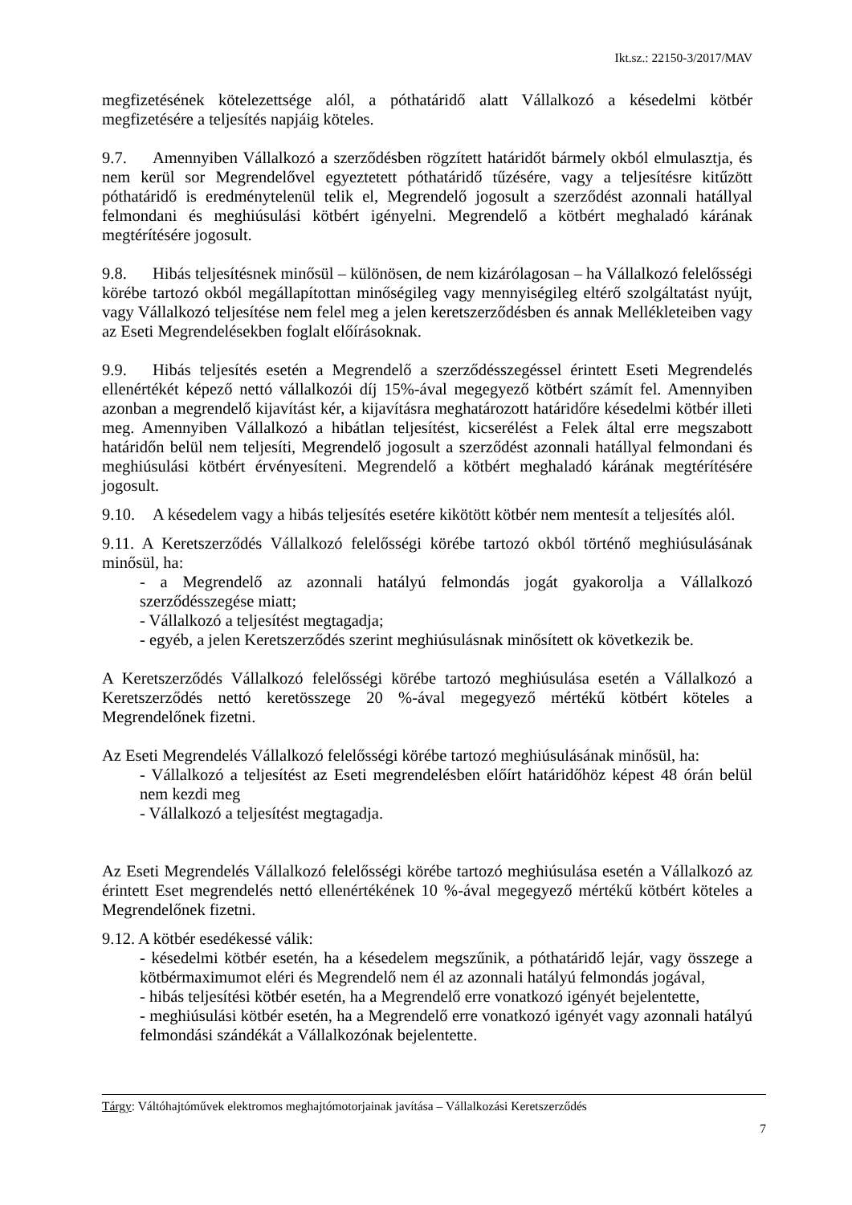Ikt.sz.: 22150-3/2017/MAV
megfizetésének kötelezettsége alól, a póthatáridő alatt Vállalkozó a késedelmi kötbér megfizetésére a teljesítés napjáig köteles.
9.7. Amennyiben Vállalkozó a szerződésben rögzített határidőt bármely okból elmulasztja, és nem kerül sor Megrendelővel egyeztetett póthatáridő tűzésére, vagy a teljesítésre kitűzött póthatáridő is eredménytelenül telik el, Megrendelő jogosult a szerződést azonnali hatállyal felmondani és meghiúsulási kötbért igényelni. Megrendelő a kötbért meghaladó kárának megtérítésére jogosult.
9.8. Hibás teljesítésnek minősül – különösen, de nem kizárólagosan – ha Vállalkozó felelősségi körébe tartozó okból megállapítottan minőségileg vagy mennyiségileg eltérő szolgáltatást nyújt, vagy Vállalkozó teljesítése nem felel meg a jelen keretszerződésben és annak Mellékleteiben vagy az Eseti Megrendelésekben foglalt előírásoknak.
9.9. Hibás teljesítés esetén a Megrendelő a szerződésszegéssel érintett Eseti Megrendelés ellenértékét képező nettó vállalkozói díj 15%-ával megegyező kötbért számít fel. Amennyiben azonban a megrendelő kijavítást kér, a kijavításra meghatározott határidőre késedelmi kötbér illeti meg. Amennyiben Vállalkozó a hibátlan teljesítést, kicserélést a Felek által erre megszabott határidőn belül nem teljesíti, Megrendelő jogosult a szerződést azonnali hatállyal felmondani és meghiúsulási kötbért érvényesíteni. Megrendelő a kötbért meghaladó kárának megtérítésére jogosult.
9.10. A késedelem vagy a hibás teljesítés esetére kikötött kötbér nem mentesít a teljesítés alól.
9.11. A Keretszerződés Vállalkozó felelősségi körébe tartozó okból történő meghiúsulásának minősül, ha:
- a Megrendelő az azonnali hatályú felmondás jogát gyakorolja a Vállalkozó szerződésszegése miatt;
- Vállalkozó a teljesítést megtagadja;
- egyéb, a jelen Keretszerződés szerint meghiúsulásnak minősített ok következik be.
A Keretszerződés Vállalkozó felelősségi körébe tartozó meghiúsulása esetén a Vállalkozó a Keretszerződés nettó keretösszege 20 %-ával megegyező mértékű kötbért köteles a Megrendelőnek fizetni.
Az Eseti Megrendelés Vállalkozó felelősségi körébe tartozó meghiúsulásának minősül, ha:
- Vállalkozó a teljesítést az Eseti megrendelésben előírt határidőhöz képest 48 órán belül nem kezdi meg
- Vállalkozó a teljesítést megtagadja.
Az Eseti Megrendelés Vállalkozó felelősségi körébe tartozó meghiúsulása esetén a Vállalkozó az érintett Eset megrendelés nettó ellenértékének 10 %-ával megegyező mértékű kötbért köteles a Megrendelőnek fizetni.
9.12. A kötbér esedékessé válik:
- késedelmi kötbér esetén, ha a késedelem megszűnik, a póthatáridő lejár, vagy összege a kötbérmaximumot eléri és Megrendelő nem él az azonnali hatályú felmondás jogával,
- hibás teljesítési kötbér esetén, ha a Megrendelő erre vonatkozó igényét bejelentette,
- meghiúsulási kötbér esetén, ha a Megrendelő erre vonatkozó igényét vagy azonnali hatályú felmondási szándékát a Vállalkozónak bejelentette.
Tárgy: Váltóhajtóművek elektromos meghajtómotorjainak javítása – Vállalkozási Keretszerződés
7